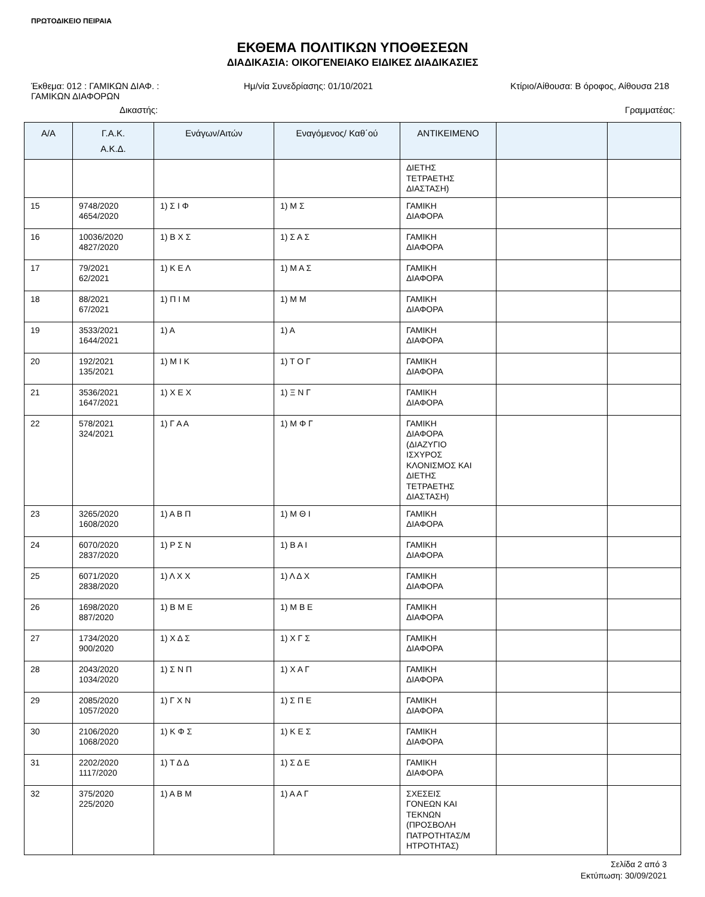ΠΡΩΤΟΔΙΚΕΙΟ ΠΕΙΡΑΙΑ
ΕΚΘΕΜΑ ΠΟΛΙΤΙΚΩΝ ΥΠΟΘΕΣΕΩΝ
ΔΙΑΔΙΚΑΣΙΑ: ΟΙΚΟΓΕΝΕΙΑΚΟ ΕΙΔΙΚΕΣ ΔΙΑΔΙΚΑΣΙΕΣ
Έκθεμα: 012 : ΓΑΜΙΚΩΝ ΔΙΑΦ. :
ΓΑΜΙΚΩΝ ΔΙΑΦΟΡΩΝ
Ημ/νία Συνεδρίασης: 01/10/2021 Κτίριο/Αίθουσα: Β όροφος, Αίθουσα 218
Δικαστής: Γραμματέας:
| Α/Α | Γ.Α.Κ. Α.Κ.Δ. | Ενάγων/Αιτών | Εναγόμενος/ Καθ΄ού | ΑΝΤΙΚΕΙΜΕΝΟ | | |
| --- | --- | --- | --- | --- | --- | --- |
| | | | | ΔΙΕΤΗΣ ΤΕΤΡΑΕΤΗΣ ΔΙΑΣΤΑΣΗ) | | |
| 15 | 9748/2020 4654/2020 | 1) Σ Ι Φ | 1) Μ Σ | ΓΑΜΙΚΗ ΔΙΑΦΟΡΑ | | |
| 16 | 10036/2020 4827/2020 | 1) Β Χ Σ | 1) Σ Α Σ | ΓΑΜΙΚΗ ΔΙΑΦΟΡΑ | | |
| 17 | 79/2021 62/2021 | 1) Κ Ε Λ | 1) Μ Α Σ | ΓΑΜΙΚΗ ΔΙΑΦΟΡΑ | | |
| 18 | 88/2021 67/2021 | 1) Π Ι Μ | 1) Μ Μ | ΓΑΜΙΚΗ ΔΙΑΦΟΡΑ | | |
| 19 | 3533/2021 1644/2021 | 1) Α | 1) Α | ΓΑΜΙΚΗ ΔΙΑΦΟΡΑ | | |
| 20 | 192/2021 135/2021 | 1) Μ Ι Κ | 1) Τ Ο Γ | ΓΑΜΙΚΗ ΔΙΑΦΟΡΑ | | |
| 21 | 3536/2021 1647/2021 | 1) Χ Ε Χ | 1) Ξ Ν Γ | ΓΑΜΙΚΗ ΔΙΑΦΟΡΑ | | |
| 22 | 578/2021 324/2021 | 1) Γ Α Α | 1) Μ Φ Γ | ΓΑΜΙΚΗ ΔΙΑΦΟΡΑ (ΔΙΑΖΥΓΙΟ ΙΣΧΥΡΟΣ ΚΛΟΝΙΣΜΟΣ ΚΑΙ ΔΙΕΤΗΣ ΤΕΤΡΑΕΤΗΣ ΔΙΑΣΤΑΣΗ) | | |
| 23 | 3265/2020 1608/2020 | 1) Α Β Π | 1) Μ Θ Ι | ΓΑΜΙΚΗ ΔΙΑΦΟΡΑ | | |
| 24 | 6070/2020 2837/2020 | 1) Ρ Σ Ν | 1) Β Α Ι | ΓΑΜΙΚΗ ΔΙΑΦΟΡΑ | | |
| 25 | 6071/2020 2838/2020 | 1) Λ Χ Χ | 1) Λ Δ Χ | ΓΑΜΙΚΗ ΔΙΑΦΟΡΑ | | |
| 26 | 1698/2020 887/2020 | 1) Β Μ Ε | 1) Μ Β Ε | ΓΑΜΙΚΗ ΔΙΑΦΟΡΑ | | |
| 27 | 1734/2020 900/2020 | 1) Χ Δ Σ | 1) Χ Γ Σ | ΓΑΜΙΚΗ ΔΙΑΦΟΡΑ | | |
| 28 | 2043/2020 1034/2020 | 1) Σ Ν Π | 1) Χ Α Γ | ΓΑΜΙΚΗ ΔΙΑΦΟΡΑ | | |
| 29 | 2085/2020 1057/2020 | 1) Γ Χ Ν | 1) Σ Π Ε | ΓΑΜΙΚΗ ΔΙΑΦΟΡΑ | | |
| 30 | 2106/2020 1068/2020 | 1) Κ Φ Σ | 1) Κ Ε Σ | ΓΑΜΙΚΗ ΔΙΑΦΟΡΑ | | |
| 31 | 2202/2020 1117/2020 | 1) Τ Δ Δ | 1) Σ Δ Ε | ΓΑΜΙΚΗ ΔΙΑΦΟΡΑ | | |
| 32 | 375/2020 225/2020 | 1) Α Β Μ | 1) Α Α Γ | ΣΧΕΣΕΙΣ ΓΟΝΕΩΝ ΚΑΙ ΤΕΚΝΩΝ (ΠΡΟΣΒΟΛΗ ΠΑΤΡΟΤΗΤΑΣ/Μ ΗΤΡΟΤΗΤΑΣ) | | |
Σελίδα 2 από 3
Εκτύπωση: 30/09/2021